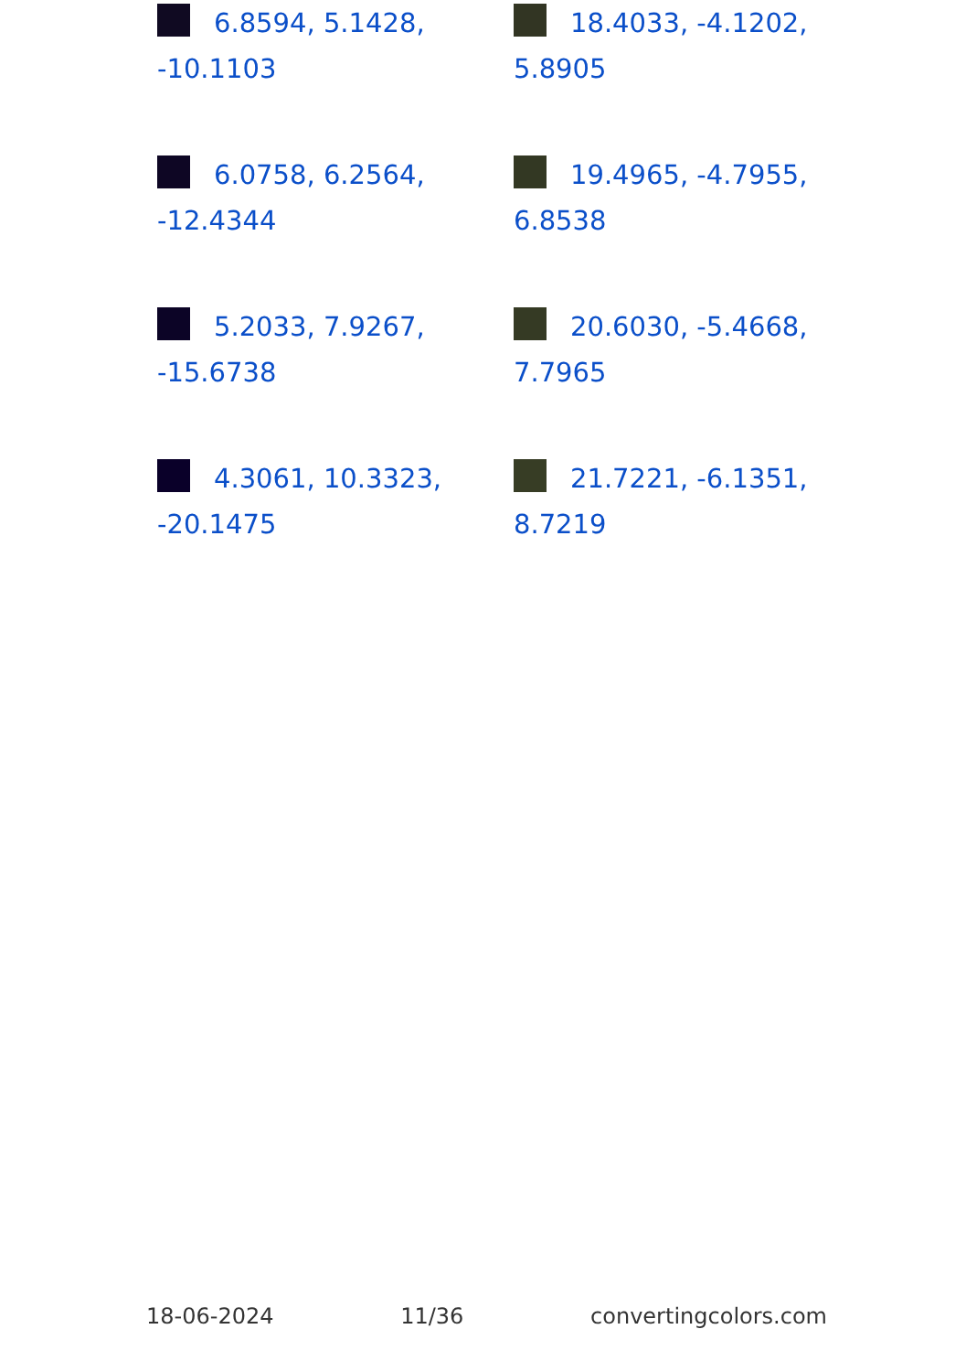6.8594, 5.1428, -10.1103
18.4033, -4.1202, 5.8905
6.0758, 6.2564, -12.4344
19.4965, -4.7955, 6.8538
5.2033, 7.9267, -15.6738
20.6030, -5.4668, 7.7965
4.3061, 10.3323, -20.1475
21.7221, -6.1351, 8.7219
18-06-2024 11/36 convertingcolors.com